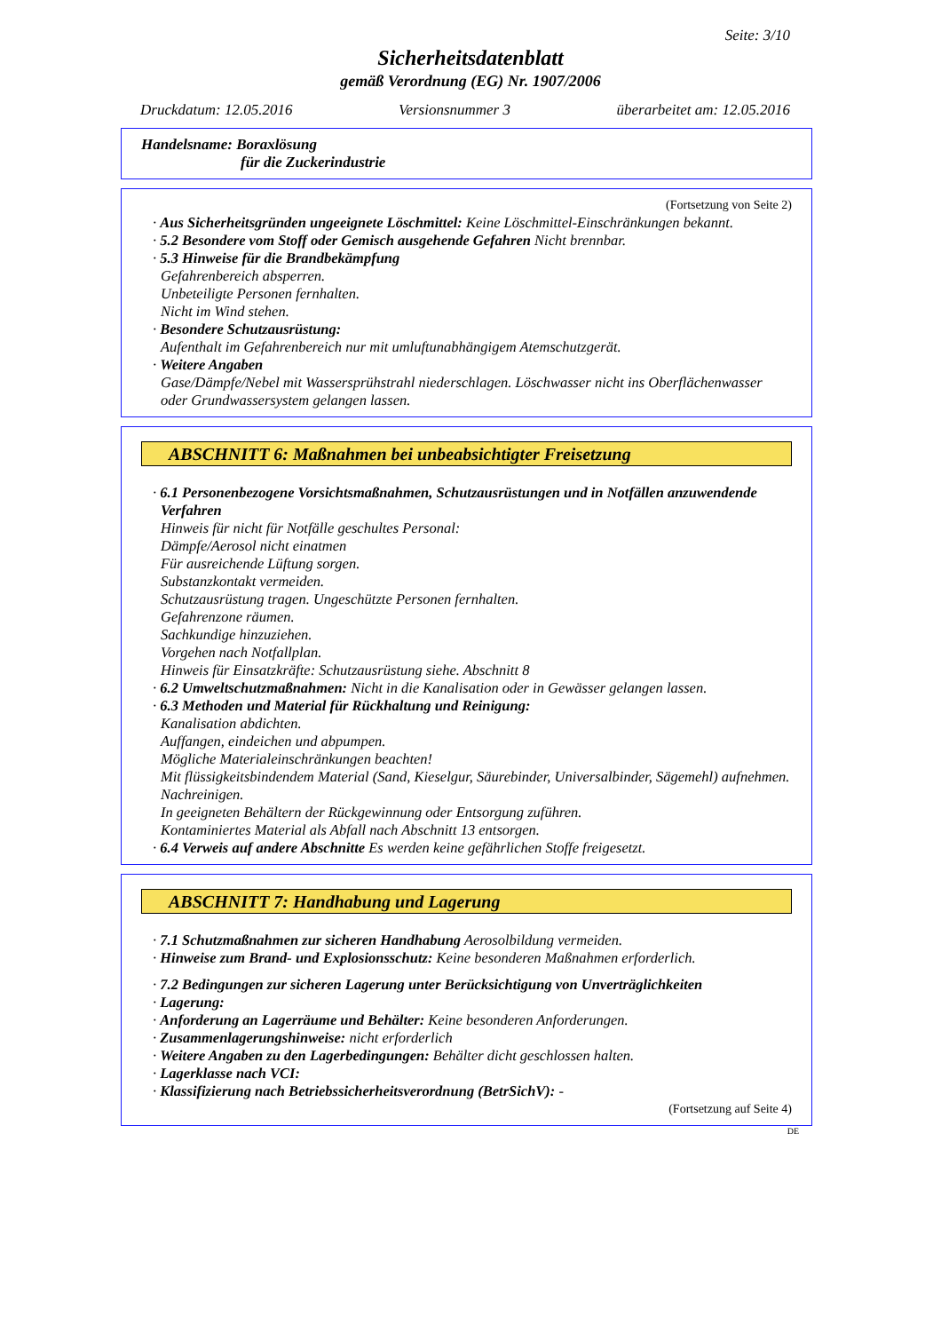Seite: 3/10
Sicherheitsdatenblatt
gemäß Verordnung (EG) Nr. 1907/2006
Druckdatum: 12.05.2016 Versionsnummer 3 überarbeitet am: 12.05.2016
Handelsname: Boraxlösung
für die Zuckerindustrie
(Fortsetzung von Seite 2)
· Aus Sicherheitsgründen ungeeignete Löschmittel: Keine Löschmittel-Einschränkungen bekannt.
· 5.2 Besondere vom Stoff oder Gemisch ausgehende Gefahren Nicht brennbar.
· 5.3 Hinweise für die Brandbekämpfung
Gefahrenbereich absperren.
Unbeteiligte Personen fernhalten.
Nicht im Wind stehen.
· Besondere Schutzausrüstung:
Aufenthalt im Gefahrenbereich nur mit umluftunabhängigem Atemschutzgerät.
· Weitere Angaben
Gase/Dämpfe/Nebel mit Wassersprühstrahl niederschlagen. Löschwasser nicht ins Oberflächenwasser oder Grundwassersystem gelangen lassen.
ABSCHNITT 6: Maßnahmen bei unbeabsichtigter Freisetzung
· 6.1 Personenbezogene Vorsichtsmaßnahmen, Schutzausrüstungen und in Notfällen anzuwendende Verfahren
Hinweis für nicht für Notfälle geschultes Personal:
Dämpfe/Aerosol nicht einatmen
Für ausreichende Lüftung sorgen.
Substanzkontakt vermeiden.
Schutzausrüstung tragen. Ungeschützte Personen fernhalten.
Gefahrenzone räumen.
Sachkundige hinzuziehen.
Vorgehen nach Notfallplan.
Hinweis für Einsatzkräfte: Schutzausrüstung siehe. Abschnitt 8
· 6.2 Umweltschutzmaßnahmen: Nicht in die Kanalisation oder in Gewässer gelangen lassen.
· 6.3 Methoden und Material für Rückhaltung und Reinigung:
Kanalisation abdichten.
Auffangen, eindeichen und abpumpen.
Mögliche Materialeinschränkungen beachten!
Mit flüssigkeitsbindendem Material (Sand, Kieselgur, Säurebinder, Universalbinder, Sägemehl) aufnehmen.
Nachreinigen.
In geeigneten Behältern der Rückgewinnung oder Entsorgung zuführen.
Kontaminiertes Material als Abfall nach Abschnitt 13 entsorgen.
· 6.4 Verweis auf andere Abschnitte Es werden keine gefährlichen Stoffe freigesetzt.
ABSCHNITT 7: Handhabung und Lagerung
· 7.1 Schutzmaßnahmen zur sicheren Handhabung Aerosolbildung vermeiden.
· Hinweise zum Brand- und Explosionsschutz: Keine besonderen Maßnahmen erforderlich.
· 7.2 Bedingungen zur sicheren Lagerung unter Berücksichtigung von Unverträglichkeiten
· Lagerung:
· Anforderung an Lagerräume und Behälter: Keine besonderen Anforderungen.
· Zusammenlagerungshinweise: nicht erforderlich
· Weitere Angaben zu den Lagerbedingungen: Behälter dicht geschlossen halten.
· Lagerklasse nach VCI:
· Klassifizierung nach Betriebssicherheitsverordnung (BetrSichV): -
(Fortsetzung auf Seite 4)
DE